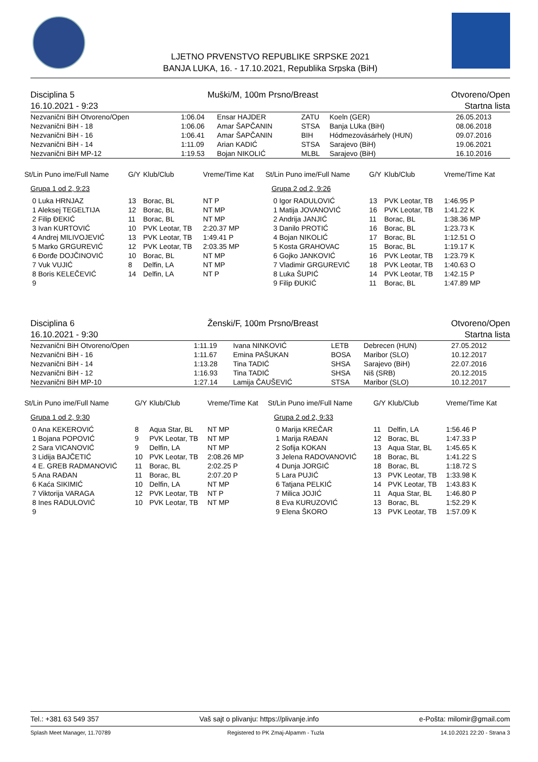LJETNO PRVENSTVO REPUBLIKE SRPSKE 2021
BANJA LUKA, 16. - 17.10.2021, Republika Srpska (BiH)
Disciplina 5 Muški/M, 100m Prsno/Breast Otvoreno/Open
16.10.2021 - 9:23 Startna lista
| Nezvanični BiH Otvoreno/Open | 1:06.04 | Ensar HAJDER | ZATU | Koeln (GER) | 26.05.2013 |
| Nezvanični BiH - 18 | 1:06.06 | Amar ŠAPČANIN | STSA | Banja LUka (BiH) | 08.06.2018 |
| Nezvanični BiH - 16 | 1:06.41 | Amar ŠAPČANIN | BIH | Hódmezovásárhely (HUN) | 09.07.2016 |
| Nezvanični BiH - 14 | 1:11.09 | Arian KADIĆ | STSA | Sarajevo (BiH) | 19.06.2021 |
| Nezvanični BiH MP-12 | 1:19.53 | Bojan NIKOLIĆ | MLBL | Sarajevo (BiH) | 16.10.2016 |
| St/Lin Puno ime/Full Name | G/Y | Klub/Club | Vreme/Time Kat | St/Lin Puno ime/Full Name | G/Y | Klub/Club | Vreme/Time Kat |
| --- | --- | --- | --- | --- | --- | --- | --- |
| Grupa 1 od 2, 9:23 | | | | Grupa 2 od 2, 9:26 | | | |
| 0 Luka HRNJAZ | 13 | Borac, BL | NT P | 0 Igor RADULOVIĆ | 13 | PVK Leotar, TB | 1:46.95 P |
| 1 Aleksej TEGELTIJA | 12 | Borac, BL | NT MP | 1 Matija JOVANOVIĆ | 16 | PVK Leotar, TB | 1:41.22 K |
| 2 Filip ĐEKIĆ | 11 | Borac, BL | NT MP | 2 Andrija JANJIĆ | 11 | Borac, BL | 1:38.36 MP |
| 3 Ivan KURTOVIĆ | 10 | PVK Leotar, TB | 2:20.37 MP | 3 Danilo PROTIĆ | 16 | Borac, BL | 1:23.73 K |
| 4 Andrej MILIVOJEVIĆ | 13 | PVK Leotar, TB | 1:49.41 P | 4 Bojan NIKOLIĆ | 17 | Borac, BL | 1:12.51 O |
| 5 Marko GRGUREVIĆ | 12 | PVK Leotar, TB | 2:03.35 MP | 5 Kosta GRAHOVAC | 15 | Borac, BL | 1:19.17 K |
| 6 Đorđe DOJČINOVIĆ | 10 | Borac, BL | NT MP | 6 Gojko JANKOVIĆ | 16 | PVK Leotar, TB | 1:23.79 K |
| 7 Vuk VUJIĆ | 8 | Delfin, LA | NT MP | 7 Vladimir GRGUREVIĆ | 18 | PVK Leotar, TB | 1:40.63 O |
| 8 Boris KELEČEVIĆ | 14 | Delfin, LA | NT P | 8 Luka ŠUPIĆ | 14 | PVK Leotar, TB | 1:42.15 P |
| 9 | | | | 9 Filip ĐUKIĆ | 11 | Borac, BL | 1:47.89 MP |
Disciplina 6 Ženski/F, 100m Prsno/Breast Otvoreno/Open
16.10.2021 - 9:30 Startna lista
| Nezvanični BiH Otvoreno/Open | 1:11.19 | Ivana NINKOVIĆ | LETB | Debrecen (HUN) | 27.05.2012 |
| Nezvanični BiH - 16 | 1:11.67 | Emina PAŠUKAN | BOSA | Maribor (SLO) | 10.12.2017 |
| Nezvanični BiH - 14 | 1:13.28 | Tina TADIĆ | SHSA | Sarajevo (BiH) | 22.07.2016 |
| Nezvanični BiH - 12 | 1:16.93 | Tina TADIĆ | SHSA | Niš (SRB) | 20.12.2015 |
| Nezvanični BiH MP-10 | 1:27.14 | Lamija ČAUŠEVIĆ | STSA | Maribor (SLO) | 10.12.2017 |
| St/Lin Puno ime/Full Name | G/Y | Klub/Club | Vreme/Time Kat | St/Lin Puno ime/Full Name | G/Y | Klub/Club | Vreme/Time Kat |
| --- | --- | --- | --- | --- | --- | --- | --- |
| Grupa 1 od 2, 9:30 | | | | Grupa 2 od 2, 9:33 | | | |
| 0 Ana KEKEROVIĆ | 8 | Aqua Star, BL | NT MP | 0 Marija KREČAR | 11 | Delfin, LA | 1:56.46 P |
| 1 Bojana POPOVIĆ | 9 | PVK Leotar, TB | NT MP | 1 Marija RAĐAN | 12 | Borac, BL | 1:47.33 P |
| 2 Sara VICANOVIĆ | 9 | Delfin, LA | NT MP | 2 Sofija KOKAN | 13 | Aqua Star, BL | 1:45.65 K |
| 3 Lidija BAJČETIĆ | 10 | PVK Leotar, TB | 2:08.26 MP | 3 Jelena RADOVANOVIĆ | 18 | Borac, BL | 1:41.22 S |
| 4 E. GREB RADMANOVIĆ | 11 | Borac, BL | 2:02.25 P | 4 Dunja JORGIĆ | 18 | Borac, BL | 1:18.72 S |
| 5 Ana RAĐAN | 11 | Borac, BL | 2:07.20 P | 5 Lara PUJIĆ | 13 | PVK Leotar, TB | 1:33.98 K |
| 6 Kaća SIKIMIĆ | 10 | Delfin, LA | NT MP | 6 Tatjana PELKIĆ | 14 | PVK Leotar, TB | 1:43.83 K |
| 7 Viktorija VARAGA | 12 | PVK Leotar, TB | NT P | 7 Milica JOJIĆ | 11 | Aqua Star, BL | 1:46.80 P |
| 8 Ines RADULOVIĆ | 10 | PVK Leotar, TB | NT MP | 8 Eva KURUZOVIĆ | 13 | Borac, BL | 1:52.29 K |
| 9 | | | | 9 Elena ŠKORO | 13 | PVK Leotar, TB | 1:57.09 K |
Tel.: +381 63 549 357 Vaš sajt o plivanju: https://plivanje.info e-Pošta: milomir@gmail.com
Splash Meet Manager, 11.70789 Registered to PK Zmaj-Alpamm - Tuzla 14.10.2021 22:20 - Strana 3